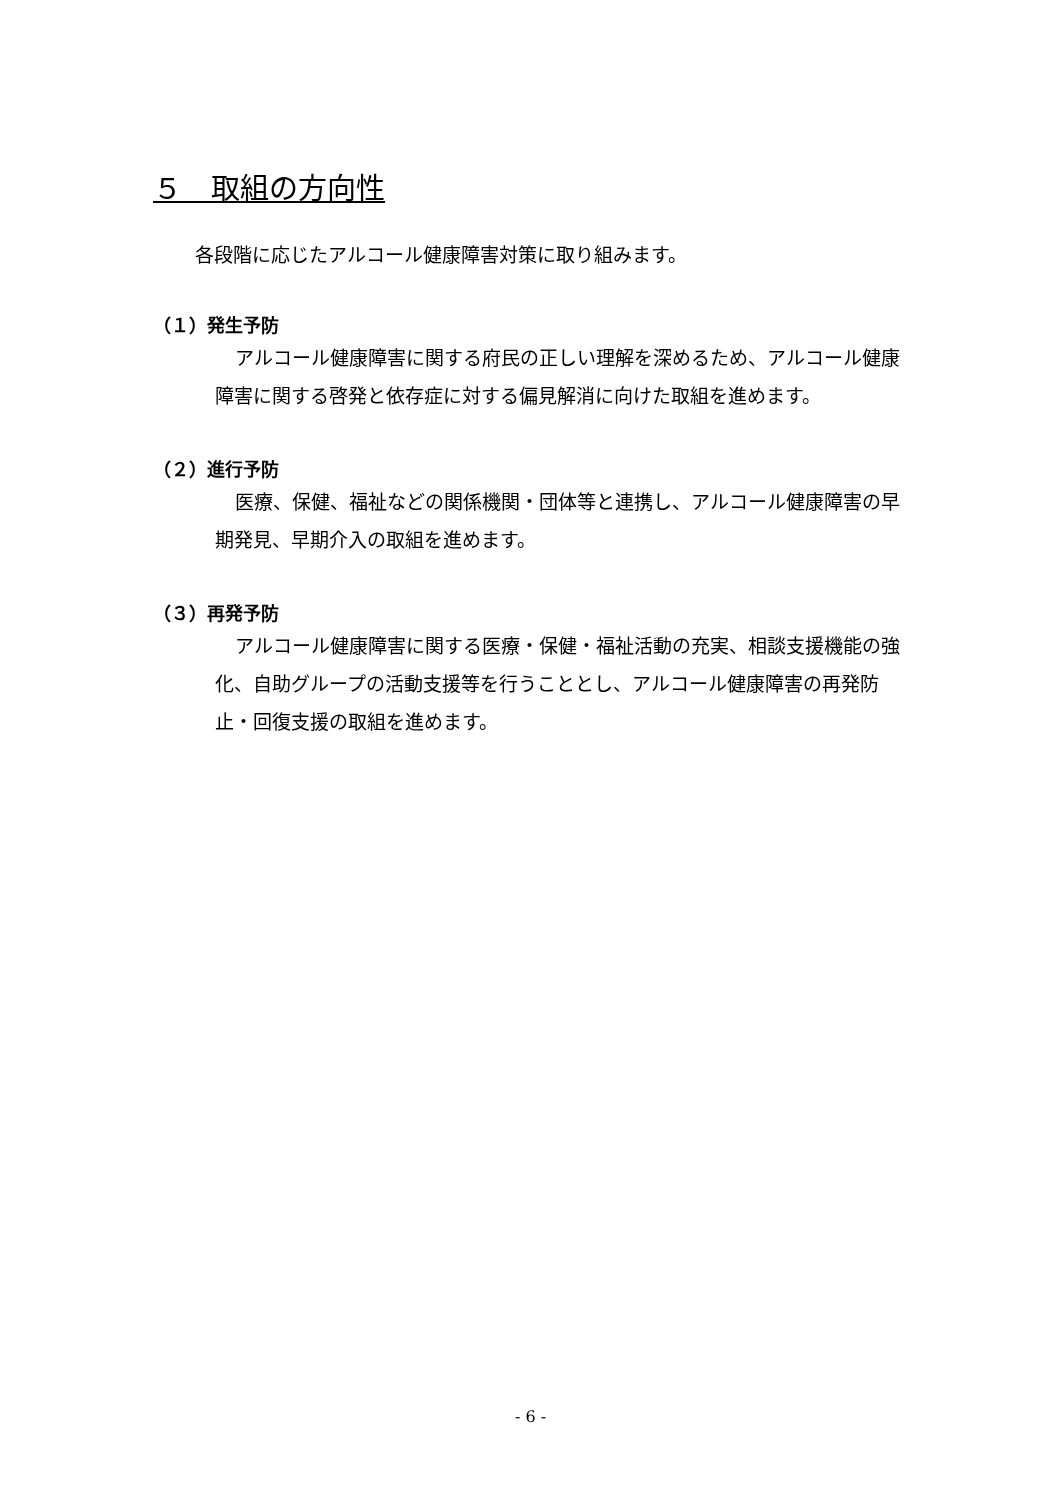５　取組の方向性
各段階に応じたアルコール健康障害対策に取り組みます。
（１）発生予防
アルコール健康障害に関する府民の正しい理解を深めるため、アルコール健康障害に関する啓発と依存症に対する偏見解消に向けた取組を進めます。
（２）進行予防
医療、保健、福祉などの関係機関・団体等と連携し、アルコール健康障害の早期発見、早期介入の取組を進めます。
（３）再発予防
アルコール健康障害に関する医療・保健・福祉活動の充実、相談支援機能の強化、自助グループの活動支援等を行うこととし、アルコール健康障害の再発防止・回復支援の取組を進めます。
- 6 -